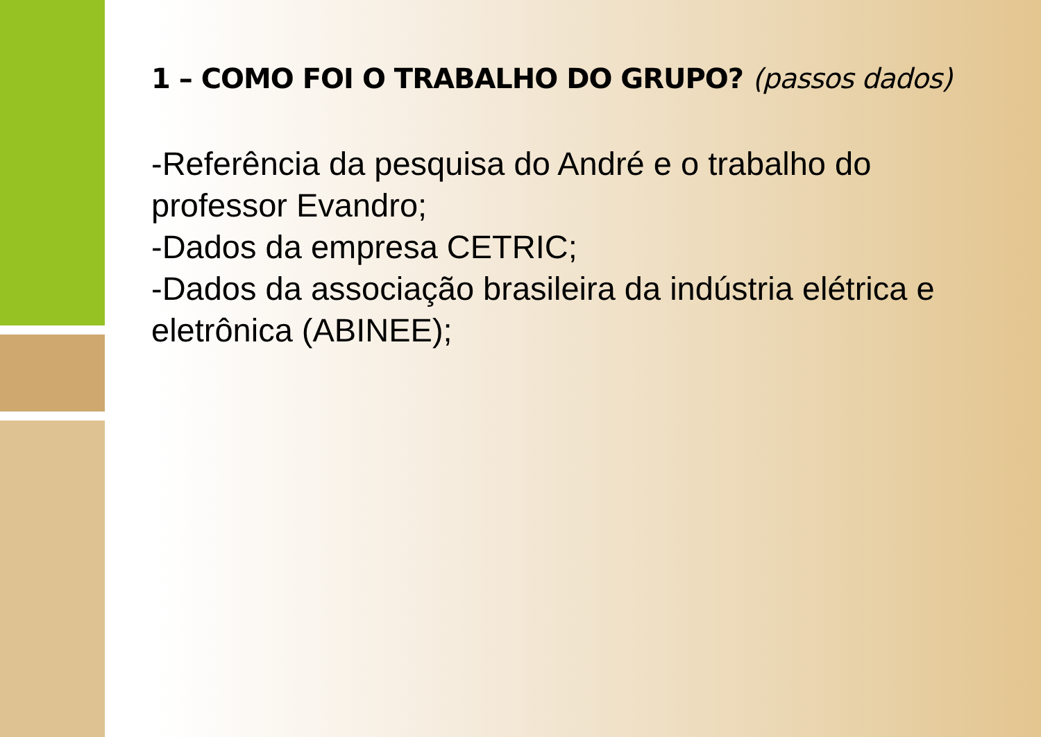1 – COMO FOI O TRABALHO DO GRUPO? (passos dados)
-Referência da pesquisa do André e o trabalho do professor Evandro;
-Dados da empresa CETRIC;
-Dados da associação brasileira da indústria elétrica e eletrônica (ABINEE);